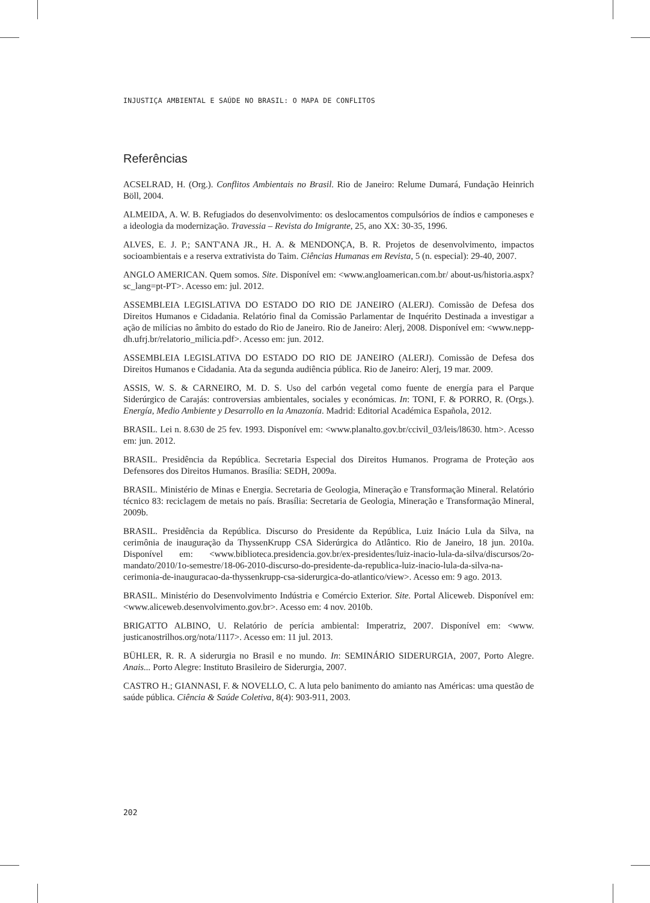INJUSTIÇA AMBIENTAL E SAÚDE NO BRASIL: O MAPA DE CONFLITOS
Referências
ACSELRAD, H. (Org.). Conflitos Ambientais no Brasil. Rio de Janeiro: Relume Dumará, Fundação Heinrich Böll, 2004.
ALMEIDA, A. W. B. Refugiados do desenvolvimento: os deslocamentos compulsórios de índios e camponeses e a ideologia da modernização. Travessia – Revista do Imigrante, 25, ano XX: 30-35, 1996.
ALVES, E. J. P.; SANT'ANA JR., H. A. & MENDONÇA, B. R. Projetos de desenvolvimento, impactos socioambientais e a reserva extrativista do Taim. Ciências Humanas em Revista, 5 (n. especial): 29-40, 2007.
ANGLO AMERICAN. Quem somos. Site. Disponível em: <www.angloamerican.com.br/ about-us/historia.aspx?sc_lang=pt-PT>. Acesso em: jul. 2012.
ASSEMBLEIA LEGISLATIVA DO ESTADO DO RIO DE JANEIRO (ALERJ). Comissão de Defesa dos Direitos Humanos e Cidadania. Relatório final da Comissão Parlamentar de Inquérito Destinada a investigar a ação de milícias no âmbito do estado do Rio de Janeiro. Rio de Janeiro: Alerj, 2008. Disponível em: <www.nepp-dh.ufrj.br/relatorio_milicia.pdf>. Acesso em: jun. 2012.
ASSEMBLEIA LEGISLATIVA DO ESTADO DO RIO DE JANEIRO (ALERJ). Comissão de Defesa dos Direitos Humanos e Cidadania. Ata da segunda audiência pública. Rio de Janeiro: Alerj, 19 mar. 2009.
ASSIS, W. S. & CARNEIRO, M. D. S. Uso del carbón vegetal como fuente de energía para el Parque Siderúrgico de Carajás: controversias ambientales, sociales y económicas. In: TONI, F. & PORRO, R. (Orgs.). Energía, Medio Ambiente y Desarrollo en la Amazonía. Madrid: Editorial Académica Española, 2012.
BRASIL. Lei n. 8.630 de 25 fev. 1993. Disponível em: <www.planalto.gov.br/ccivil_03/leis/l8630. htm>. Acesso em: jun. 2012.
BRASIL. Presidência da República. Secretaria Especial dos Direitos Humanos. Programa de Proteção aos Defensores dos Direitos Humanos. Brasília: SEDH, 2009a.
BRASIL. Ministério de Minas e Energia. Secretaria de Geologia, Mineração e Transformação Mineral. Relatório técnico 83: reciclagem de metais no país. Brasília: Secretaria de Geologia, Mineração e Transformação Mineral, 2009b.
BRASIL. Presidência da República. Discurso do Presidente da República, Luiz Inácio Lula da Silva, na cerimônia de inauguração da ThyssenKrupp CSA Siderúrgica do Atlântico. Rio de Janeiro, 18 jun. 2010a. Disponível em: <www.biblioteca.presidencia.gov.br/ex-presidentes/luiz-inacio-lula-da-silva/discursos/2o-mandato/2010/1o-semestre/18-06-2010-discurso-do-presidente-da-republica-luiz-inacio-lula-da-silva-na-cerimonia-de-inauguracao-da-thyssenkrupp-csa-siderurgica-do-atlantico/view>. Acesso em: 9 ago. 2013.
BRASIL. Ministério do Desenvolvimento Indústria e Comércio Exterior. Site. Portal Aliceweb. Disponível em: <www.aliceweb.desenvolvimento.gov.br>. Acesso em: 4 nov. 2010b.
BRIGATTO ALBINO, U. Relatório de perícia ambiental: Imperatriz, 2007. Disponível em: <www. justicanostrilhos.org/nota/1117>. Acesso em: 11 jul. 2013.
BÜHLER, R. R. A siderurgia no Brasil e no mundo. In: SEMINÁRIO SIDERURGIA, 2007, Porto Alegre. Anais... Porto Alegre: Instituto Brasileiro de Siderurgia, 2007.
CASTRO H.; GIANNASI, F. & NOVELLO, C. A luta pelo banimento do amianto nas Américas: uma questão de saúde pública. Ciência & Saúde Coletiva, 8(4): 903-911, 2003.
202